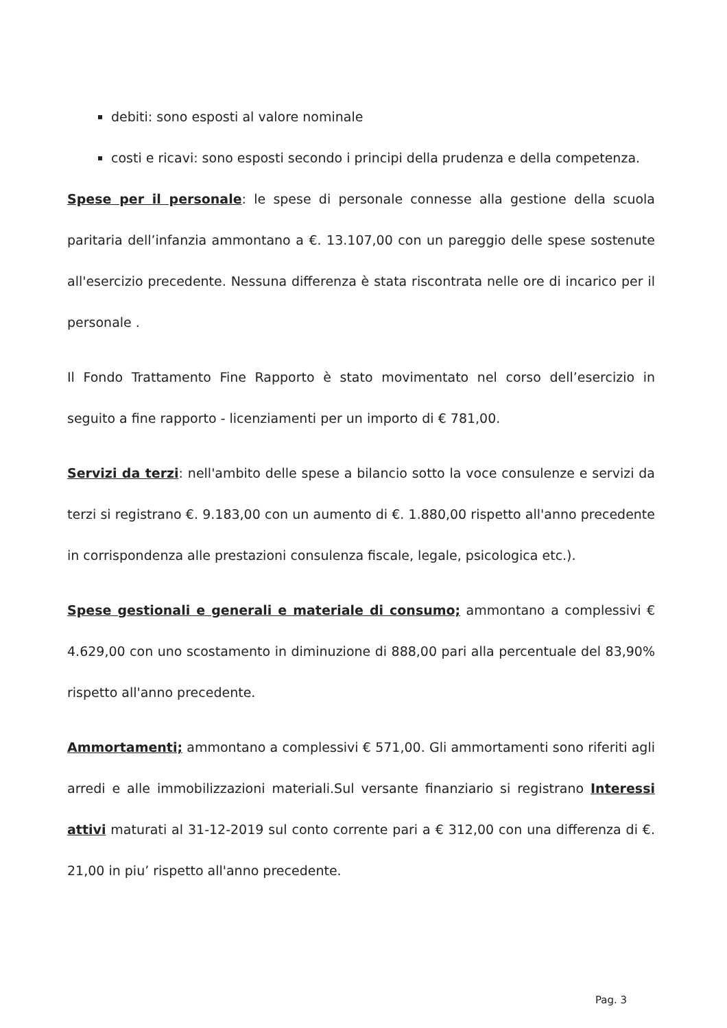debiti: sono esposti al valore nominale
costi e ricavi: sono esposti secondo i principi della prudenza e della competenza.
Spese per il personale: le spese di personale connesse alla gestione della scuola paritaria dell’infanzia ammontano a €. 13.107,00 con un pareggio delle spese sostenute all'esercizio precedente. Nessuna differenza è stata riscontrata nelle ore di incarico per il personale .
Il Fondo Trattamento Fine Rapporto è stato movimentato nel corso dell’esercizio in seguito a fine rapporto - licenziamenti per un importo di € 781,00.
Servizi da terzi: nell'ambito delle spese a bilancio sotto la voce consulenze e servizi da terzi si registrano €. 9.183,00 con un aumento di €. 1.880,00 rispetto all'anno precedente in corrispondenza alle prestazioni consulenza fiscale, legale, psicologica etc.).
Spese gestionali e generali e materiale di consumo; ammontano a complessivi € 4.629,00 con uno scostamento in diminuzione di 888,00 pari alla percentuale del 83,90% rispetto all'anno precedente.
Ammortamenti; ammontano a complessivi € 571,00. Gli ammortamenti sono riferiti agli arredi e alle immobilizzazioni materiali.Sul versante finanziario si registrano Interessi attivi maturati al 31-12-2019 sul conto corrente pari a € 312,00 con una differenza di €. 21,00 in piu’ rispetto all'anno precedente.
Pag. 3